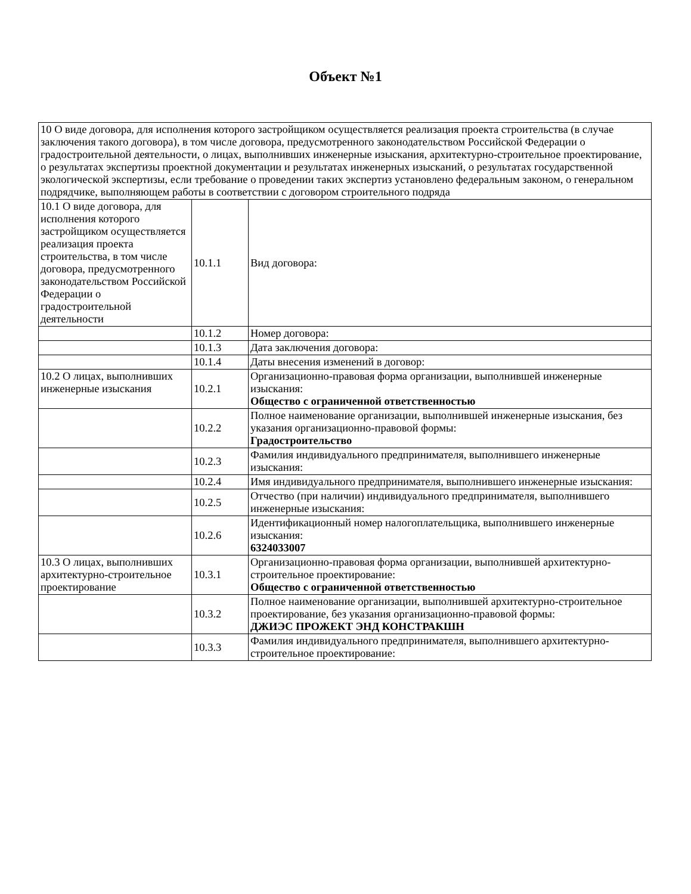Объект №1
| 10 О виде договора, для исполнения которого застройщиком осуществляется реализация проекта строительства (в случае заключения такого договора), в том числе договора, предусмотренного законодательством Российской Федерации о градостроительной деятельности, о лицах, выполнивших инженерные изыскания, архитектурно-строительное проектирование, о результатах экспертизы проектной документации и результатах инженерных изысканий, о результатах государственной экологической экспертизы, если требование о проведении таких экспертиз установлено федеральным законом, о генеральном подрядчике, выполняющем работы в соответствии с договором строительного подряда | | |
| 10.1 О виде договора, для исполнения которого застройщиком осуществляется реализация проекта строительства, в том числе договора, предусмотренного законодательством Российской Федерации о градостроительной деятельности | 10.1.1 | Вид договора: |
| | 10.1.2 | Номер договора: |
| | 10.1.3 | Дата заключения договора: |
| | 10.1.4 | Даты внесения изменений в договор: |
| 10.2 О лицах, выполнивших инженерные изыскания | 10.2.1 | Организационно-правовая форма организации, выполнившей инженерные изыскания: Общество с ограниченной ответственностью |
| | 10.2.2 | Полное наименование организации, выполнившей инженерные изыскания, без указания организационно-правовой формы: Градостроительство |
| | 10.2.3 | Фамилия индивидуального предпринимателя, выполнившего инженерные изыскания: |
| | 10.2.4 | Имя индивидуального предпринимателя, выполнившего инженерные изыскания: |
| | 10.2.5 | Отчество (при наличии) индивидуального предпринимателя, выполнившего инженерные изыскания: |
| | 10.2.6 | Идентификационный номер налогоплательщика, выполнившего инженерные изыскания: 6324033007 |
| 10.3 О лицах, выполнивших архитектурно-строительное проектирование | 10.3.1 | Организационно-правовая форма организации, выполнившей архитектурно-строительное проектирование: Общество с ограниченной ответственностью |
| | 10.3.2 | Полное наименование организации, выполнившей архитектурно-строительное проектирование, без указания организационно-правовой формы: ДЖИЭС ПРОЖЕКТ ЭНД КОНСТРАКШН |
| | 10.3.3 | Фамилия индивидуального предпринимателя, выполнившего архитектурно-строительное проектирование: |